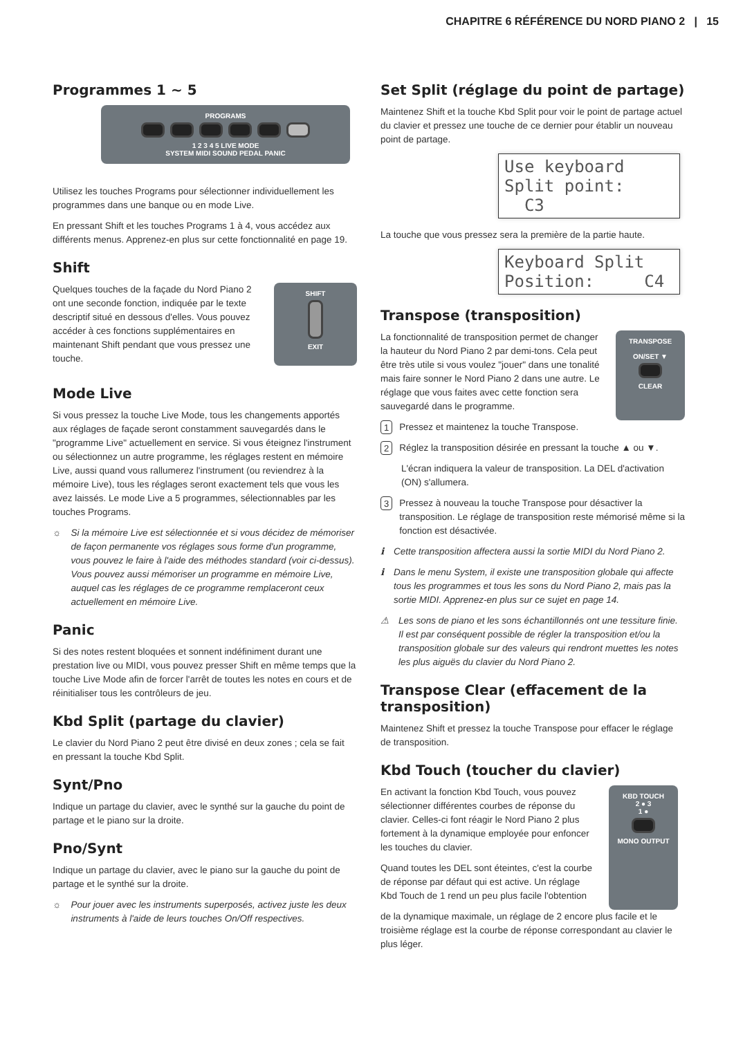CHAPITRE 6 RÉFÉRENCE DU NORD PIANO 2 | 15
Programmes 1 ~ 5
PROGRAMS
1 2 3 4 5 LIVE MODE
SYSTEM MIDI SOUND PEDAL PANIC
Utilisez les touches Programs pour sélectionner individuellement les programmes dans une banque ou en mode Live.
En pressant Shift et les touches Programs 1 à 4, vous accédez aux différents menus. Apprenez-en plus sur cette fonctionnalité en page 19.
Shift
Quelques touches de la façade du Nord Piano 2 ont une seconde fonction, indiquée par le texte descriptif situé en dessous d'elles. Vous pouvez accéder à ces fonctions supplémentaires en maintenant Shift pendant que vous pressez une touche.
SHIFT
EXIT
Mode Live
Si vous pressez la touche Live Mode, tous les changements apportés aux réglages de façade seront constamment sauvegardés dans le "programme Live" actuellement en service. Si vous éteignez l'instrument ou sélectionnez un autre programme, les réglages restent en mémoire Live, aussi quand vous rallumerez l'instrument (ou reviendrez à la mémoire Live), tous les réglages seront exactement tels que vous les avez laissés. Le mode Live a 5 programmes, sélectionnables par les touches Programs.
☼ Si la mémoire Live est sélectionnée et si vous décidez de mémoriser de façon permanente vos réglages sous forme d'un programme, vous pouvez le faire à l'aide des méthodes standard (voir ci-dessus). Vous pouvez aussi mémoriser un programme en mémoire Live, auquel cas les réglages de ce programme remplaceront ceux actuellement en mémoire Live.
Panic
Si des notes restent bloquées et sonnent indéfiniment durant une prestation live ou MIDI, vous pouvez presser Shift en même temps que la touche Live Mode afin de forcer l'arrêt de toutes les notes en cours et de réinitialiser tous les contrôleurs de jeu.
Kbd Split (partage du clavier)
Le clavier du Nord Piano 2 peut être divisé en deux zones ; cela se fait en pressant la touche Kbd Split.
Synt/Pno
Indique un partage du clavier, avec le synthé sur la gauche du point de partage et le piano sur la droite.
Pno/Synt
Indique un partage du clavier, avec le piano sur la gauche du point de partage et le synthé sur la droite.
☼ Pour jouer avec les instruments superposés, activez juste les deux instruments à l'aide de leurs touches On/Off respectives.
Set Split (réglage du point de partage)
Maintenez Shift et la touche Kbd Split pour voir le point de partage actuel du clavier et pressez une touche de ce dernier pour établir un nouveau point de partage.
Use keyboard
Split point: C3
La touche que vous pressez sera la première de la partie haute.
Keyboard Split
Position: C4
Transpose (transposition)
La fonctionnalité de transposition permet de changer la hauteur du Nord Piano 2 par demi-tons. Cela peut être très utile si vous voulez "jouer" dans une tonalité mais faire sonner le Nord Piano 2 dans une autre. Le réglage que vous faites avec cette fonction sera sauvegardé dans le programme.
TRANSPOSE
ON/SET ▼
CLEAR
1 Pressez et maintenez la touche Transpose.
2 Réglez la transposition désirée en pressant la touche ▲ ou ▼.
L'écran indiquera la valeur de transposition. La DEL d'activation (ON) s'allumera.
3 Pressez à nouveau la touche Transpose pour désactiver la transposition. Le réglage de transposition reste mémorisé même si la fonction est désactivée.
ℹ Cette transposition affectera aussi la sortie MIDI du Nord Piano 2.
ℹ Dans le menu System, il existe une transposition globale qui affecte tous les programmes et tous les sons du Nord Piano 2, mais pas la sortie MIDI. Apprenez-en plus sur ce sujet en page 14.
⚠ Les sons de piano et les sons échantillonnés ont une tessiture finie. Il est par conséquent possible de régler la transposition et/ou la transposition globale sur des valeurs qui rendront muettes les notes les plus aiguës du clavier du Nord Piano 2.
Transpose Clear (effacement de la transposition)
Maintenez Shift et pressez la touche Transpose pour effacer le réglage de transposition.
Kbd Touch (toucher du clavier)
En activant la fonction Kbd Touch, vous pouvez sélectionner différentes courbes de réponse du clavier. Celles-ci font réagir le Nord Piano 2 plus fortement à la dynamique employée pour enfoncer les touches du clavier.
Quand toutes les DEL sont éteintes, c'est la courbe de réponse par défaut qui est active. Un réglage Kbd Touch de 1 rend un peu plus facile l'obtention
KBD TOUCH
2 ● 3
1 ●
MONO OUTPUT
de la dynamique maximale, un réglage de 2 encore plus facile et le troisième réglage est la courbe de réponse correspondant au clavier le plus léger.